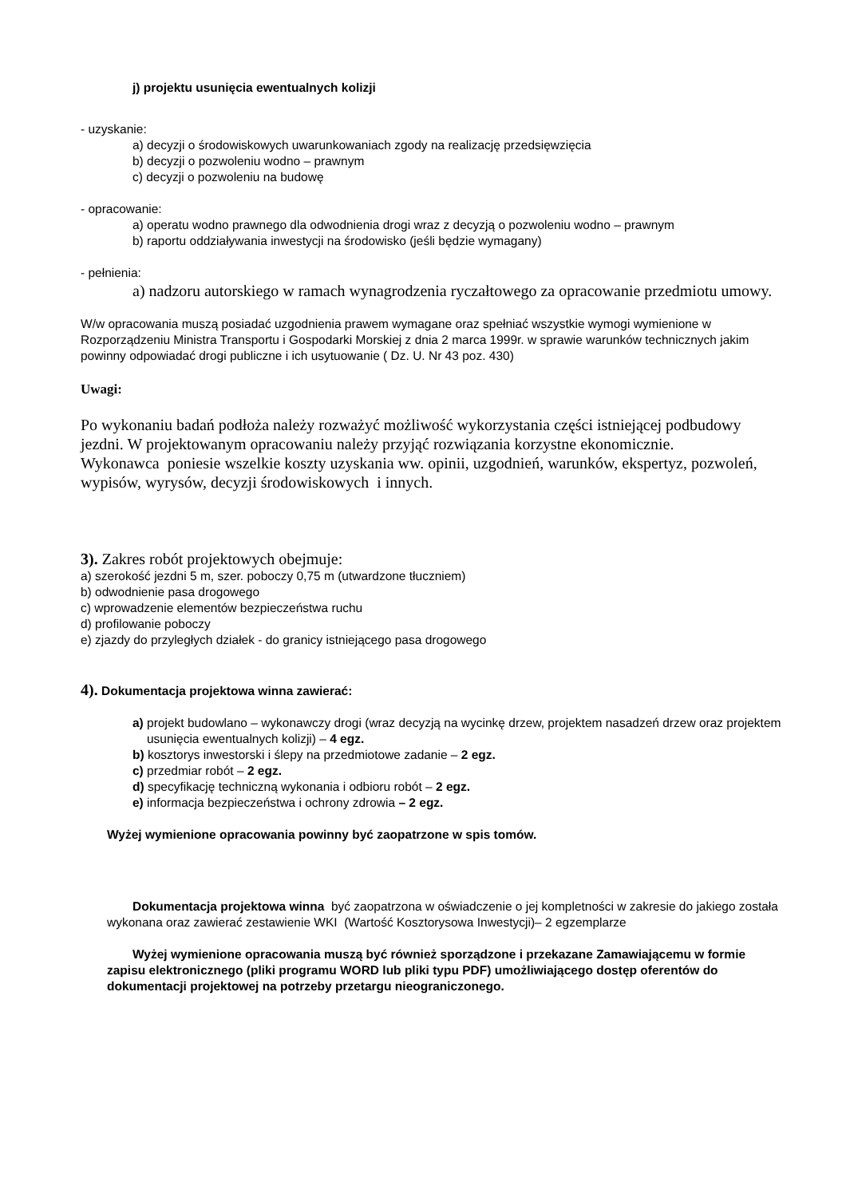j) projektu usunięcia ewentualnych kolizji
- uzyskanie:
a) decyzji o środowiskowych uwarunkowaniach zgody na realizację przedsięwzięcia
b) decyzji o pozwoleniu wodno – prawnym
c) decyzji o pozwoleniu na budowę
- opracowanie:
a) operatu wodno prawnego dla odwodnienia drogi wraz z decyzją o pozwoleniu wodno – prawnym
b) raportu oddziaływania inwestycji na środowisko (jeśli będzie wymagany)
- pełnienia:
a) nadzoru autorskiego w ramach wynagrodzenia ryczałtowego za opracowanie przedmiotu umowy.
W/w opracowania muszą posiadać uzgodnienia prawem wymagane oraz spełniać wszystkie wymogi wymienione w Rozporządzeniu Ministra Transportu i Gospodarki Morskiej z dnia 2 marca 1999r. w sprawie warunków technicznych jakim powinny odpowiadać drogi publiczne i ich usytuowanie ( Dz. U. Nr 43 poz. 430)
Uwagi:
Po wykonaniu badań podłoża należy rozważyć możliwość wykorzystania części istniejącej podbudowy jezdni. W projektowanym opracowaniu należy przyjąć rozwiązania korzystne ekonomicznie.
Wykonawca poniesie wszelkie koszty uzyskania ww. opinii, uzgodnień, warunków, ekspertyz, pozwoleń, wypisów, wyrysów, decyzji środowiskowych i innych.
3). Zakres robót projektowych obejmuje:
a) szerokość jezdni 5 m, szer. poboczy 0,75 m (utwardzone tłuczniem)
b) odwodnienie pasa drogowego
c) wprowadzenie elementów bezpieczeństwa ruchu
d) profilowanie poboczy
e) zjazdy do przyległych działek - do granicy istniejącego pasa drogowego
4). Dokumentacja projektowa winna zawierać:
a) projekt budowlano – wykonawczy drogi (wraz decyzją na wycinkę drzew, projektem nasadzeń drzew oraz projektem usunięcia ewentualnych kolizji) – 4 egz.
b) kosztorys inwestorski i ślepy na przedmiotowe zadanie – 2 egz.
c) przedmiar robót – 2 egz.
d) specyfikację techniczną wykonania i odbioru robót – 2 egz.
e) informacja bezpieczeństwa i ochrony zdrowia – 2 egz.
Wyżej wymienione opracowania powinny być zaopatrzone w spis tomów.
Dokumentacja projektowa winna być zaopatrzona w oświadczenie o jej kompletności w zakresie do jakiego została wykonana oraz zawierać zestawienie WKI (Wartość Kosztorysowa Inwestycji)– 2 egzemplarze
Wyżej wymienione opracowania muszą być również sporządzone i przekazane Zamawiającemu w formie zapisu elektronicznego (pliki programu WORD lub pliki typu PDF) umożliwiającego dostęp oferentów do dokumentacji projektowej na potrzeby przetargu nieograniczonego.